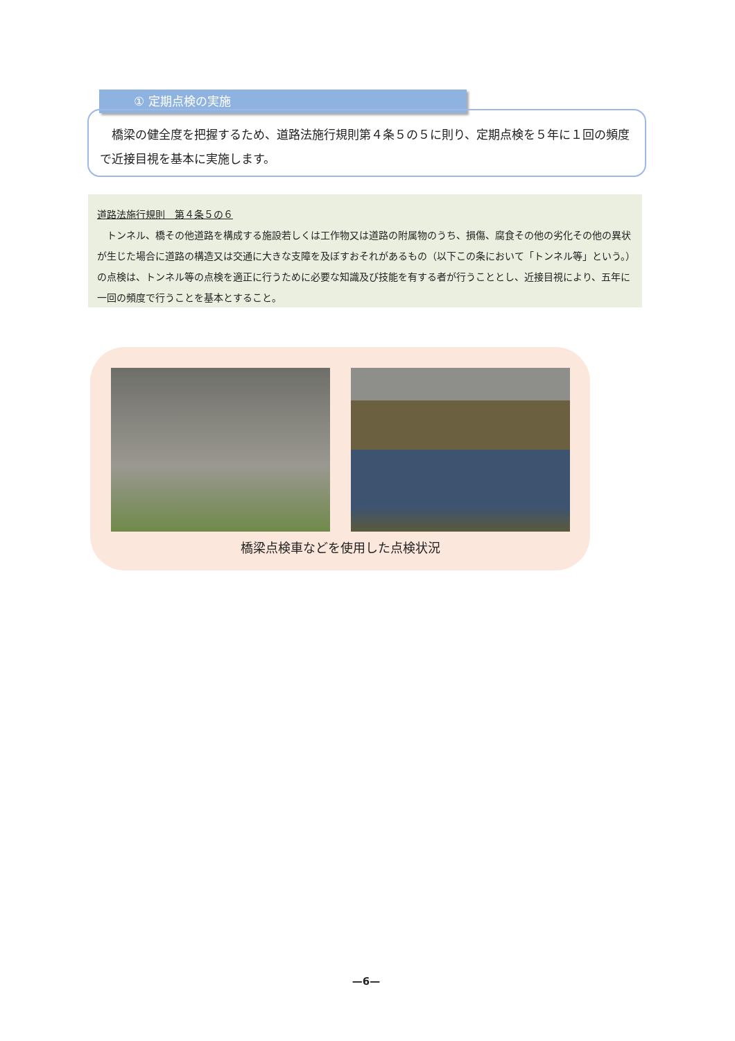① 定期点検の実施
　橋梁の健全度を把握するため、道路法施行規則第４条５の５に則り、定期点検を５年に１回の頻度で近接目視を基本に実施します。
道路法施行規則　第４条５の６
　トンネル、橋その他道路を構成する施設若しくは工作物又は道路の附属物のうち、損傷、腐食その他の劣化その他の異状が生じた場合に道路の構造又は交通に大きな支障を及ぼすおそれがあるもの（以下この条において「トンネル等」という。）の点検は、トンネル等の点検を適正に行うために必要な知識及び技能を有する者が行うこととし、近接目視により、五年に一回の頻度で行うことを基本とすること。
橋梁点検車などを使用した点検状況
—6—